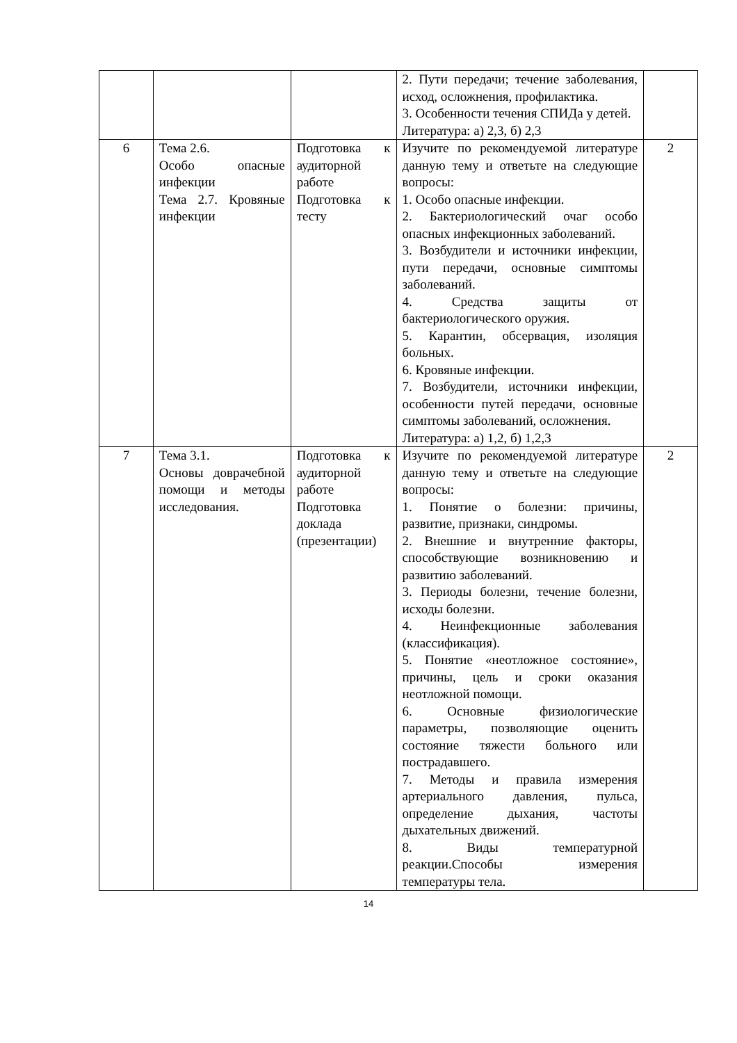| | | | 2. Пути передачи; течение заболевания, исход, осложнения, профилактика. 3. Особенности течения СПИДа у детей. Литература: а) 2,3, б) 2,3 | |
| 6 | Тема 2.6. Особо опасные инфекции Тема 2.7. Кровяные инфекции | Подготовка к аудиторной работе Подготовка к тесту | Изучите по рекомендуемой литературе данную тему и ответьте на следующие вопросы: 1. Особо опасные инфекции. 2. Бактериологический очаг особо опасных инфекционных заболеваний. 3. Возбудители и источники инфекции, пути передачи, основные симптомы заболеваний. 4. Средства защиты от бактериологического оружия. 5. Карантин, обсервация, изоляция больных. 6. Кровяные инфекции. 7. Возбудители, источники инфекции, особенности путей передачи, основные симптомы заболеваний, осложнения. Литература: а) 1,2, б) 1,2,3 | 2 |
| 7 | Тема 3.1. Основы доврачебной помощи и методы исследования. | Подготовка к аудиторной работе Подготовка доклада (презентации) | Изучите по рекомендуемой литературе данную тему и ответьте на следующие вопросы: 1. Понятие о болезни: причины, развитие, признаки, синдромы. 2. Внешние и внутренние факторы, способствующие возникновению и развитию заболеваний. 3. Периоды болезни, течение болезни, исходы болезни. 4. Неинфекционные заболевания (классификация). 5. Понятие «неотложное состояние», причины, цель и сроки оказания неотложной помощи. 6. Основные физиологические параметры, позволяющие оценить состояние тяжести больного или пострадавшего. 7. Методы и правила измерения артериального давления, пульса, определение дыхания, частоты дыхательных движений. 8. Виды температурной реакции.Способы измерения температуры тела. | 2 |
14